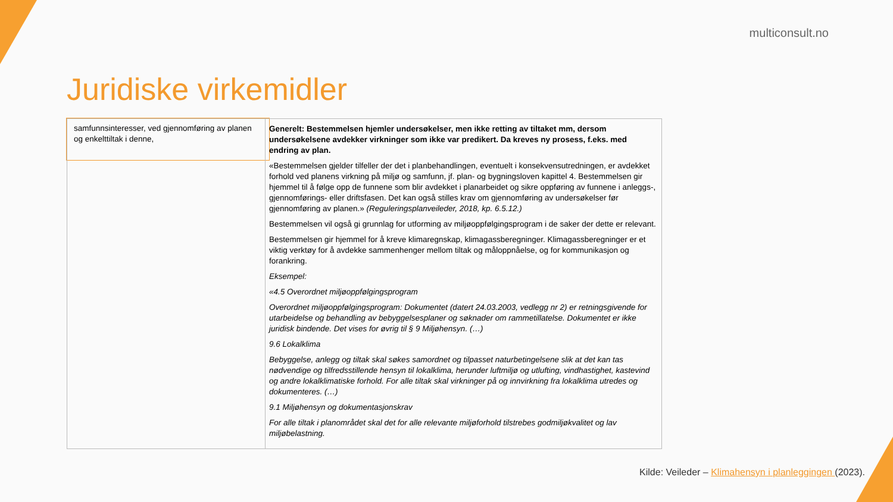multiconsult.no
Juridiske virkemidler
| samfunnsinteresser, ved gjennomføring av planen og enkelttiltak i denne, | Generelt: Bestemmelsen hjemler undersøkelser, men ikke retting av tiltaket mm, dersom undersøkelsene avdekker virkninger som ikke var predikert. Da kreves ny prosess, f.eks. med endring av plan. «Bestemmelsen gjelder tilfeller der det i planbehandlingen, eventuelt i konsekvensutredningen, er avdekket forhold ved planens virkning på miljø og samfunn, jf. plan- og bygningsloven kapittel 4. Bestemmelsen gir hjemmel til å følge opp de funnene som blir avdekket i planarbeidet og sikre oppføring av funnene i anleggs-, gjennomførings- eller driftsfasen. Det kan også stilles krav om gjennomføring av undersøkelser før gjennomføring av planen.» (Reguleringsplanveileder, 2018, kp. 6.5.12.) Bestemmelsen vil også gi grunnlag for utforming av miljøoppfølgingsprogram i de saker der dette er relevant. Bestemmelsen gir hjemmel for å kreve klimaregnskap, klimagassberegninger. Klimagassberegninger er et viktig verktøy for å avdekke sammenhenger mellom tiltak og måloppnåelse, og for kommunikasjon og forankring. Eksempel: «4.5 Overordnet miljøoppfølgingsprogram Overordnet miljøoppfølgingsprogram: Dokumentet (datert 24.03.2003, vedlegg nr 2) er retningsgivende for utarbeidelse og behandling av bebyggelsesplaner og søknader om rammetillatelse. Dokumentet er ikke juridisk bindende. Det vises for øvrig til § 9 Miljøhensyn. (…) 9.6 Lokalklima Bebyggelse, anlegg og tiltak skal søkes samordnet og tilpasset naturbetingelsene slik at det kan tas nødvendige og tilfredsstillende hensyn til lokalklima, herunder luftmiljø og utlufting, vindhastighet, kastevind og andre lokalklimatiske forhold. For alle tiltak skal virkninger på og innvirkning fra lokalklima utredes og dokumenteres. (…) 9.1 Miljøhensyn og dokumentasjonskrav For alle tiltak i planområdet skal det for alle relevante miljøforhold tilstrebes godmiljøkvalitet og lav miljøbelastning. |
Kilde: Veileder – Klimahensyn i planleggingen (2023).